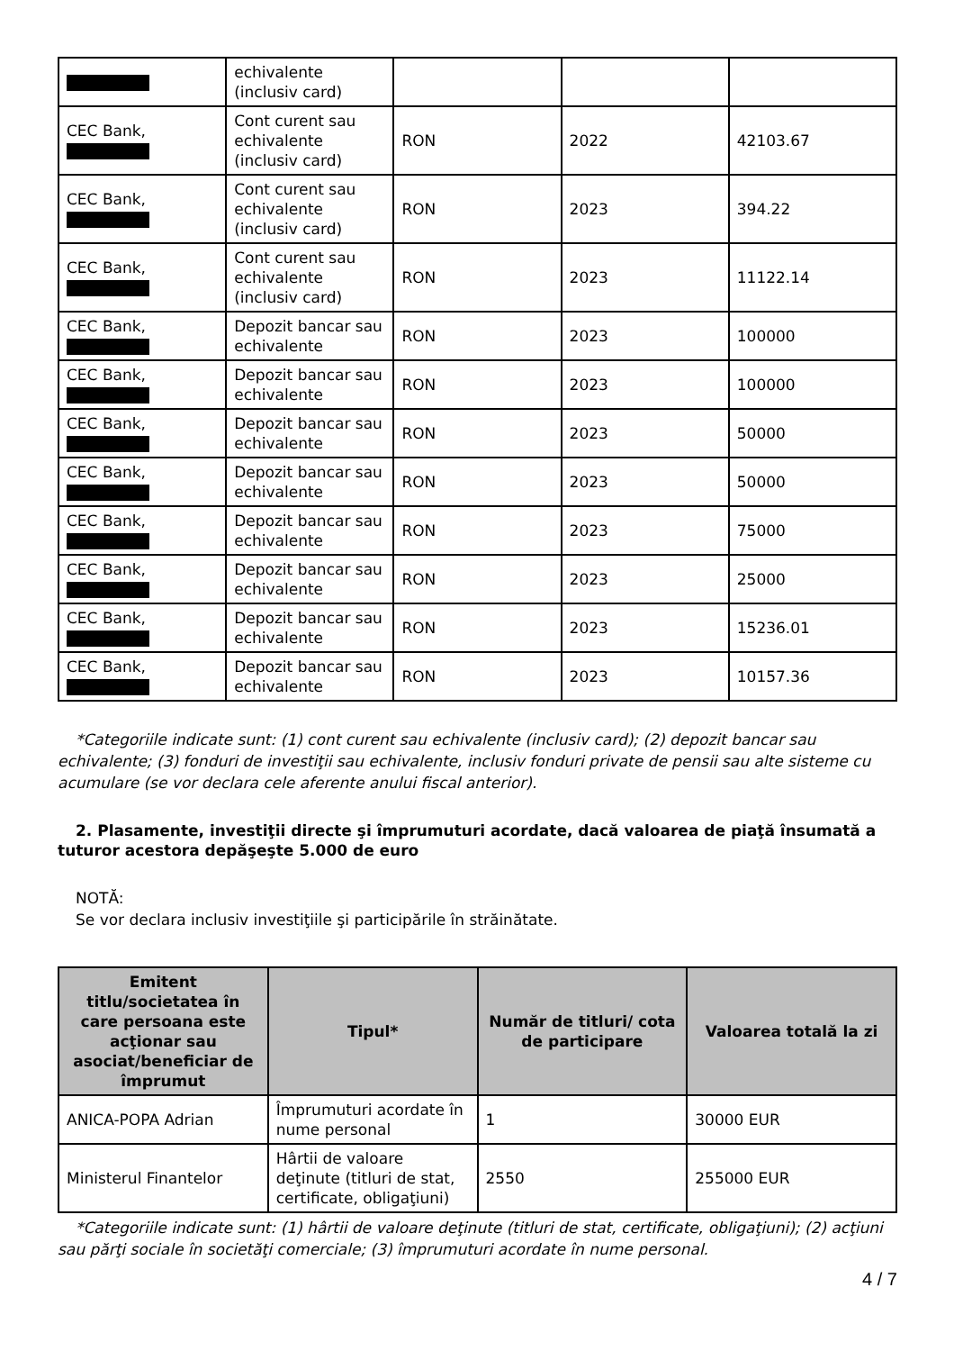| | echivalente (inclusiv card) | | | |
| CEC Bank, | Cont curent sau echivalente (inclusiv card) | RON | 2022 | 42103.67 |
| CEC Bank, | Cont curent sau echivalente (inclusiv card) | RON | 2023 | 394.22 |
| CEC Bank, | Cont curent sau echivalente (inclusiv card) | RON | 2023 | 11122.14 |
| CEC Bank, | Depozit bancar sau echivalente | RON | 2023 | 100000 |
| CEC Bank, | Depozit bancar sau echivalente | RON | 2023 | 100000 |
| CEC Bank, | Depozit bancar sau echivalente | RON | 2023 | 50000 |
| CEC Bank, | Depozit bancar sau echivalente | RON | 2023 | 50000 |
| CEC Bank, | Depozit bancar sau echivalente | RON | 2023 | 75000 |
| CEC Bank, | Depozit bancar sau echivalente | RON | 2023 | 25000 |
| CEC Bank, | Depozit bancar sau echivalente | RON | 2023 | 15236.01 |
| CEC Bank, | Depozit bancar sau echivalente | RON | 2023 | 10157.36 |
*Categoriile indicate sunt: (1) cont curent sau echivalente (inclusiv card); (2) depozit bancar sau echivalente; (3) fonduri de investiţii sau echivalente, inclusiv fonduri private de pensii sau alte sisteme cu acumulare (se vor declara cele aferente anului fiscal anterior).
2. Plasamente, investiţii directe şi împrumuturi acordate, dacă valoarea de piaţă însumată a tuturor acestora depăşeşte 5.000 de euro
NOTĂ:
Se vor declara inclusiv investiţiile şi participările în străinătate.
| Emitent titlu/societatea în care persoana este acţionar sau asociat/beneficiar de împrumut | Tipul* | Număr de titluri/ cota de participare | Valoarea totală la zi |
| --- | --- | --- | --- |
| ANICA-POPA Adrian | Împrumuturi acordate în nume personal | 1 | 30000 EUR |
| Ministerul Finantelor | Hârtii de valoare deţinute (titluri de stat, certificate, obligaţiuni) | 2550 | 255000 EUR |
*Categoriile indicate sunt: (1) hârtii de valoare deţinute (titluri de stat, certificate, obligaţiuni); (2) acţiuni sau părţi sociale în societăţi comerciale; (3) împrumuturi acordate în nume personal.
4 / 7